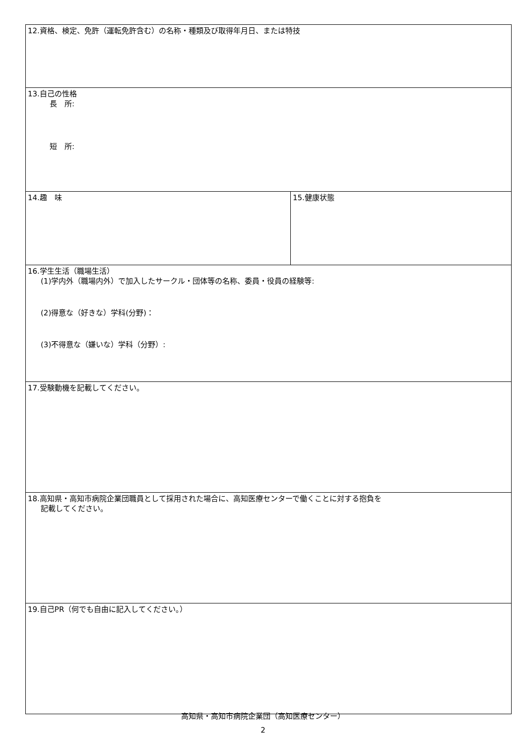| 12.資格、検定、免許（運転免許含む）の名称・種類及び取得年月日、または特技 | |
| 13.自己の性格 長 所: 短 所: | |
| 14.趣 味 | 15.健康状態 |
| 16.学生生活（職場生活） (1)学内外（職場内外）で加入したサークル・団体等の名称、委員・役員の経験等: (2)得意な（好きな）学科(分野)： (3)不得意な（嫌いな）学科（分野）: | |
| 17.受験動機を記載してください。 | |
| 18.高知県・高知市病院企業団職員として採用された場合に、高知医療センターで働くことに対する抱負を 記載してください。 | |
| 19.自己PR（何でも自由に記入してください。） | |
高知県・高知市病院企業団（高知医療センター）
2